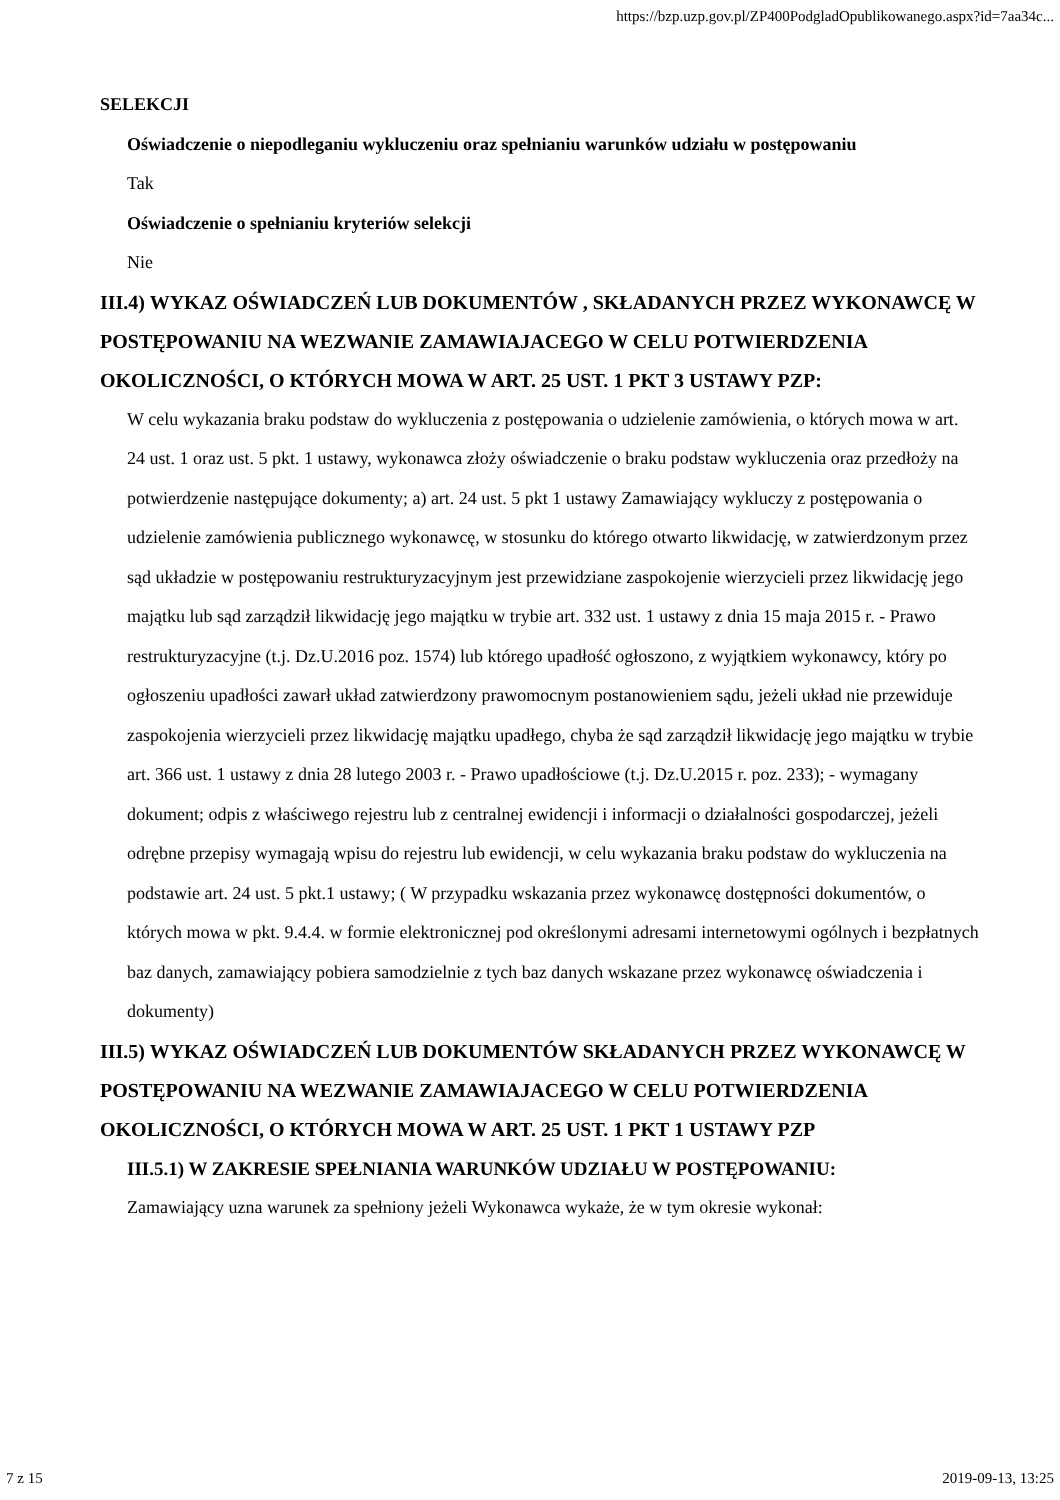https://bzp.uzp.gov.pl/ZP400PodgladOpublikowanego.aspx?id=7aa34c...
SELEKCJI
Oświadczenie o niepodleganiu wykluczeniu oraz spełnianiu warunków udziału w postępowaniu
Tak
Oświadczenie o spełnianiu kryteriów selekcji
Nie
III.4) WYKAZ OŚWIADCZEŃ LUB DOKUMENTÓW , SKŁADANYCH PRZEZ WYKONAWCĘ W POSTĘPOWANIU NA WEZWANIE ZAMAWIAJACEGO W CELU POTWIERDZENIA OKOLICZNOŚCI, O KTÓRYCH MOWA W ART. 25 UST. 1 PKT 3 USTAWY PZP:
W celu wykazania braku podstaw do wykluczenia z postępowania o udzielenie zamówienia, o których mowa w art. 24 ust. 1 oraz ust. 5 pkt. 1 ustawy, wykonawca złoży oświadczenie o braku podstaw wykluczenia oraz przedłoży na potwierdzenie następujące dokumenty; a) art. 24 ust. 5 pkt 1 ustawy Zamawiający wykluczy z postępowania o udzielenie zamówienia publicznego wykonawcę, w stosunku do którego otwarto likwidację, w zatwierdzonym przez sąd układzie w postępowaniu restrukturyzacyjnym jest przewidziane zaspokojenie wierzycieli przez likwidację jego majątku lub sąd zarządził likwidację jego majątku w trybie art. 332 ust. 1 ustawy z dnia 15 maja 2015 r. - Prawo restrukturyzacyjne (t.j. Dz.U.2016 poz. 1574) lub którego upadłość ogłoszono, z wyjątkiem wykonawcy, który po ogłoszeniu upadłości zawarł układ zatwierdzony prawomocnym postanowieniem sądu, jeżeli układ nie przewiduje zaspokojenia wierzycieli przez likwidację majątku upadłego, chyba że sąd zarządził likwidację jego majątku w trybie art. 366 ust. 1 ustawy z dnia 28 lutego 2003 r. - Prawo upadłościowe (t.j. Dz.U.2015 r. poz. 233); - wymagany dokument; odpis z właściwego rejestru lub z centralnej ewidencji i informacji o działalności gospodarczej, jeżeli odrębne przepisy wymagają wpisu do rejestru lub ewidencji, w celu wykazania braku podstaw do wykluczenia na podstawie art. 24 ust. 5 pkt.1 ustawy; ( W przypadku wskazania przez wykonawcę dostępności dokumentów, o których mowa w pkt. 9.4.4. w formie elektronicznej pod określonymi adresami internetowymi ogólnych i bezpłatnych baz danych, zamawiający pobiera samodzielnie z tych baz danych wskazane przez wykonawcę oświadczenia i dokumenty)
III.5) WYKAZ OŚWIADCZEŃ LUB DOKUMENTÓW SKŁADANYCH PRZEZ WYKONAWCĘ W POSTĘPOWANIU NA WEZWANIE ZAMAWIAJACEGO W CELU POTWIERDZENIA OKOLICZNOŚCI, O KTÓRYCH MOWA W ART. 25 UST. 1 PKT 1 USTAWY PZP
III.5.1) W ZAKRESIE SPEŁNIANIA WARUNKÓW UDZIAŁU W POSTĘPOWANIU:
Zamawiający uzna warunek za spełniony jeżeli Wykonawca wykaże, że w tym okresie wykonał:
7 z 15 2019-09-13, 13:25